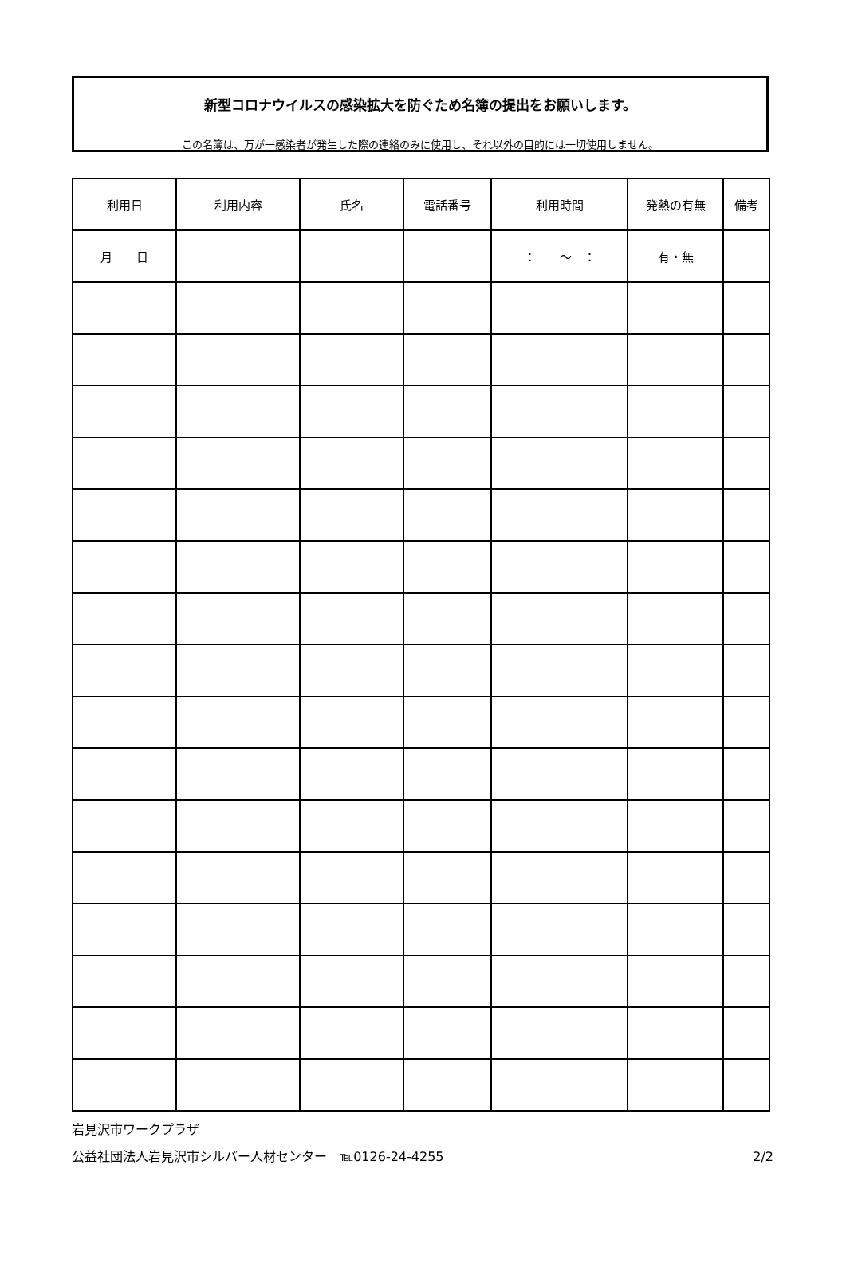新型コロナウイルスの感染拡大を防ぐため名簿の提出をお願いします。
この名簿は、万が一感染者が発生した際の連絡のみに使用し、それ以外の目的には一切使用しません。
| 利用日 | 利用内容 | 氏名 | 電話番号 | 利用時間 | 発熱の有無 | 備考 |
| --- | --- | --- | --- | --- | --- | --- |
| 月 日 | | | | ： ～ ： | 有・無 | |
岩見沢市ワークプラザ
公益社団法人岩見沢市シルバー人材センター　℡0126-24-4255 2/2